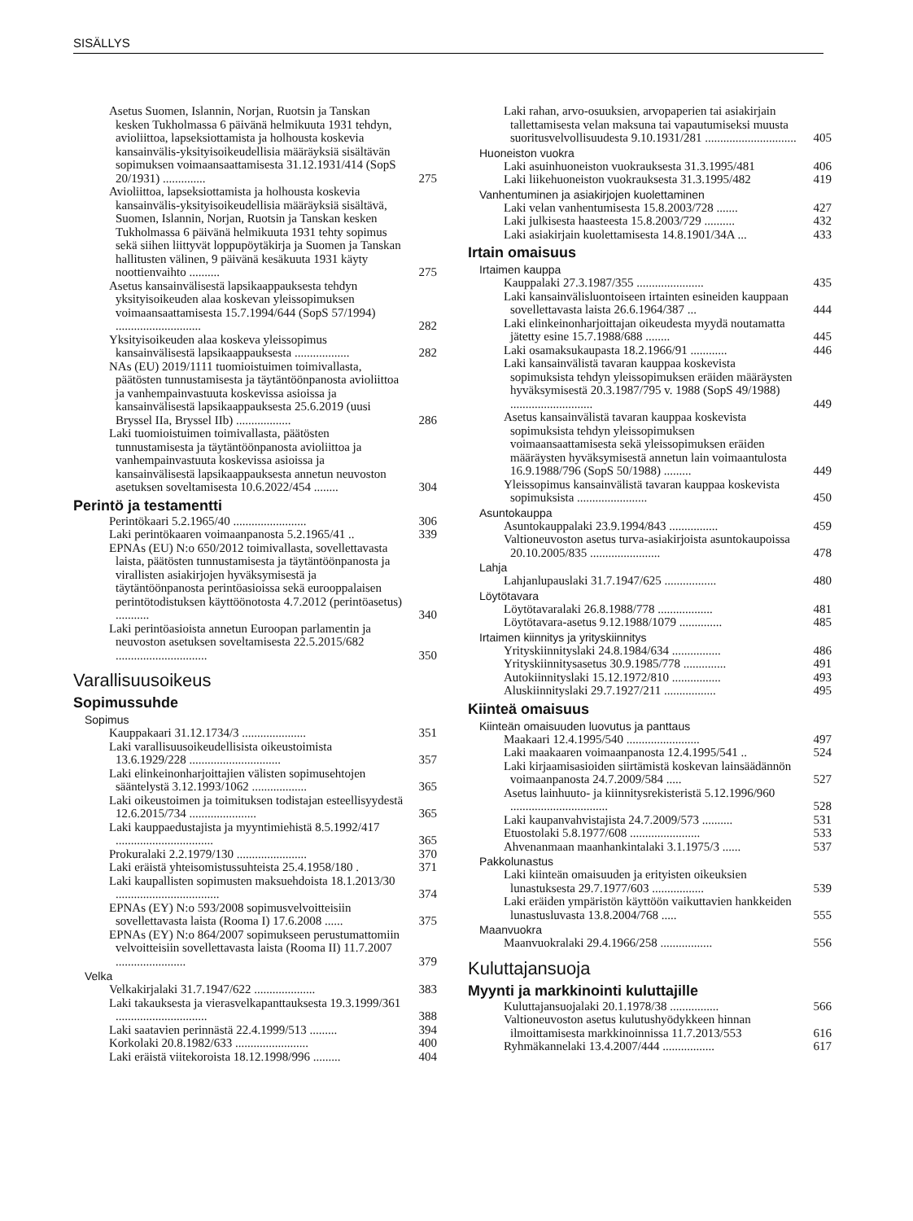SISÄLLYS
Asetus Suomen, Islannin, Norjan, Ruotsin ja Tanskan kesken Tukholmassa 6 päivänä helmikuuta 1931 tehdyn, avioliittoa, lapseksiottamista ja holhousta koskevia kansainvälis-yksityisoikeudellisia määräyksiä sisältävän sopimuksen voimaansaattamisesta 31.12.1931/414 (SopS 20/1931) .............. 275
Avioliittoa, lapseksiottamista ja holhousta koskevia kansainvälis-yksityisoikeudellisia määräyksiä sisältävä, Suomen, Islannin, Norjan, Ruotsin ja Tanskan kesken Tukholmassa 6 päivänä helmikuuta 1931 tehty sopimus sekä siihen liittyvät loppupöytäkirja ja Suomen ja Tanskan hallitusten välinen, 9 päivänä kesäkuuta 1931 käyty noottienvaihto .......... 275
Asetus kansainvälisestä lapsikaappauksesta tehdyn yksityisoikeuden alaa koskevan yleissopimuksen voimaansaattamisesta 15.7.1994/644 (SopS 57/1994) ............................ 282
Yksityisoikeuden alaa koskeva yleissopimus kansainvälisestä lapsikaappauksesta .................. 282
NAs (EU) 2019/1111 tuomioistuimen toimivallasta, päätösten tunnustamisesta ja täytäntöönpanosta avioliittoa ja vanhempainvastuuta koskevissa asioissa ja kansainvälisestä lapsikaappauksesta 25.6.2019 (uusi Bryssel IIa, Bryssel IIb) .................. 286
Laki tuomioistuimen toimivallasta, päätösten tunnustamisesta ja täytäntöönpanosta avioliittoa ja vanhempainvastuuta koskevissa asioissa ja kansainvälisestä lapsikaappauksesta annetun neuvoston asetuksen soveltamisesta 10.6.2022/454 ........ 304
Perintö ja testamentti
Perintökaari 5.2.1965/40 ........................ 306
Laki perintökaaren voimaanpanosta 5.2.1965/41 .. 339
EPNAs (EU) N:o 650/2012 toimivallasta, sovellettavasta laista, päätösten tunnustamisesta ja täytäntöönpanosta ja virallisten asiakirjojen hyväksymisestä ja täytäntöönpanosta perintöasioissa sekä eurooppalaisen perintötodistuksen käyttöönotosta 4.7.2012 (perintöasetus) ........... 340
Laki perintöasioista annetun Euroopan parlamentin ja neuvoston asetuksen soveltamisesta 22.5.2015/682 .............................. 350
Varallisuusoikeus
Sopimussuhde
Sopimus
Kauppakaari 31.12.1734/3 ..................... 351
Laki varallisuusoikeudellisista oikeustoimista 13.6.1929/228 .............................. 357
Laki elinkeinonharjoittajien välisten sopimusehtojen sääntelystä 3.12.1993/1062 .................. 365
Laki oikeustoimen ja toimituksen todistajan esteellisyydestä 12.6.2015/734 ...................... 365
Laki kauppaedustajista ja myyntimiehistä 8.5.1992/417 ................................ 365
Prokuralaki 2.2.1979/130 ....................... 370
Laki eräistä yhteisomistussuhteista 25.4.1958/180 . 371
Laki kaupallisten sopimusten maksuehdoista 18.1.2013/30 .................................. 374
EPNAs (EY) N:o 593/2008 sopimusvelvoitteisiin sovellettavasta laista (Rooma I) 17.6.2008 ...... 375
EPNAs (EY) N:o 864/2007 sopimukseen perustumattomiin velvoitteisiin sovellettavasta laista (Rooma II) 11.7.2007 ....................... 379
Velka
Velkakirjalaki 31.7.1947/622 .................... 383
Laki takauksesta ja vierasvelkapanttauksesta 19.3.1999/361 .............................. 388
Laki saatavien perinnästä 22.4.1999/513 ......... 394
Korkolaki 20.8.1982/633 ........................ 400
Laki eräistä viitekoroista 18.12.1998/996 ......... 404
Laki rahan, arvo-osuuksien, arvopaperien tai asiakirjain tallettamisesta velan maksuna tai vapautumiseksi muusta suoritusvelvollisuudesta 9.10.1931/281 .............................. 405
Huoneiston vuokra
Laki asuinhuoneiston vuokrauksesta 31.3.1995/481 406
Laki liikehuoneiston vuokrauksesta 31.3.1995/482 419
Vanhentuminen ja asiakirjojen kuolettaminen
Laki velan vanhentumisesta 15.8.2003/728 ....... 427
Laki julkisesta haasteesta 15.8.2003/729 .......... 432
Laki asiakirjain kuolettamisesta 14.8.1901/34A ... 433
Irtain omaisuus
Irtaimen kauppa
Kauppalaki 27.3.1987/355 ...................... 435
Laki kansainvälisluontoiseen irtainten esineiden kauppaan sovellettavasta laista 26.6.1964/387 ... 444
Laki elinkeinonharjoittajan oikeudesta myydä noutamatta jätetty esine 15.7.1988/688 ........ 445
Laki osamaksukaupasta 18.2.1966/91 ............ 446
Laki kansainvälistä tavaran kauppaa koskevista sopimuksista tehdyn yleissopimuksen eräiden määräysten hyväksymisestä 20.3.1987/795 v. 1988 (SopS 49/1988) ........................... 449
Asetus kansainvälistä tavaran kauppaa koskevista sopimuksista tehdyn yleissopimuksen voimaansaattamisesta sekä yleissopimuksen eräiden määräysten hyväksymisestä annetun lain voimaantulosta 16.9.1988/796 (SopS 50/1988) ......... 449
Yleissopimus kansainvälistä tavaran kauppaa koskevista sopimuksista ....................... 450
Asuntokauppa
Asuntokauppalaki 23.9.1994/843 ................ 459
Valtioneuvoston asetus turva-asiakirjoista asuntokaupoissa 20.10.2005/835 ....................... 478
Lahja
Lahjanlupauslaki 31.7.1947/625 ................. 480
Löytötavara
Löytötavaralaki 26.8.1988/778 .................. 481
Löytötavara-asetus 9.12.1988/1079 .............. 485
Irtaimen kiinnitys ja yrityskiinnitys
Yrityskiinnityslaki 24.8.1984/634 ................ 486
Yrityskiinnitysasetus 30.9.1985/778 .............. 491
Autokiinnityslaki 15.12.1972/810 ................ 493
Aluskiinnityslaki 29.7.1927/211 ................. 495
Kiinteä omaisuus
Kiinteän omaisuuden luovutus ja panttaus
Maakaari 12.4.1995/540 ........................ 497
Laki maakaaren voimaanpanosta 12.4.1995/541 .. 524
Laki kirjaamisasioiden siirtämistä koskevan lainsäädännön voimaanpanosta 24.7.2009/584 ..... 527
Asetus lainhuuto- ja kiinnitysrekisteristä 5.12.1996/960 ................................ 528
Laki kaupanvahvistajista 24.7.2009/573 .......... 531
Etuostolaki 5.8.1977/608 ....................... 533
Ahvenanmaan maanhankintalaki 3.1.1975/3 ...... 537
Pakkolunastus
Laki kiinteän omaisuuden ja erityisten oikeuksien lunastuksesta 29.7.1977/603 ................. 539
Laki eräiden ympäristön käyttöön vaikuttavien hankkeiden lunastusluvasta 13.8.2004/768 ..... 555
Maanvuokra
Maanvuokralaki 29.4.1966/258 ................. 556
Kuluttajansuoja
Myynti ja markkinointi kuluttajille
Kuluttajansuojalaki 20.1.1978/38 ................ 566
Valtioneuvoston asetus kulutushyödykkeen hinnan ilmoittamisesta markkinoinnissa 11.7.2013/553 616
Ryhmäkannelaki 13.4.2007/444 ................. 617